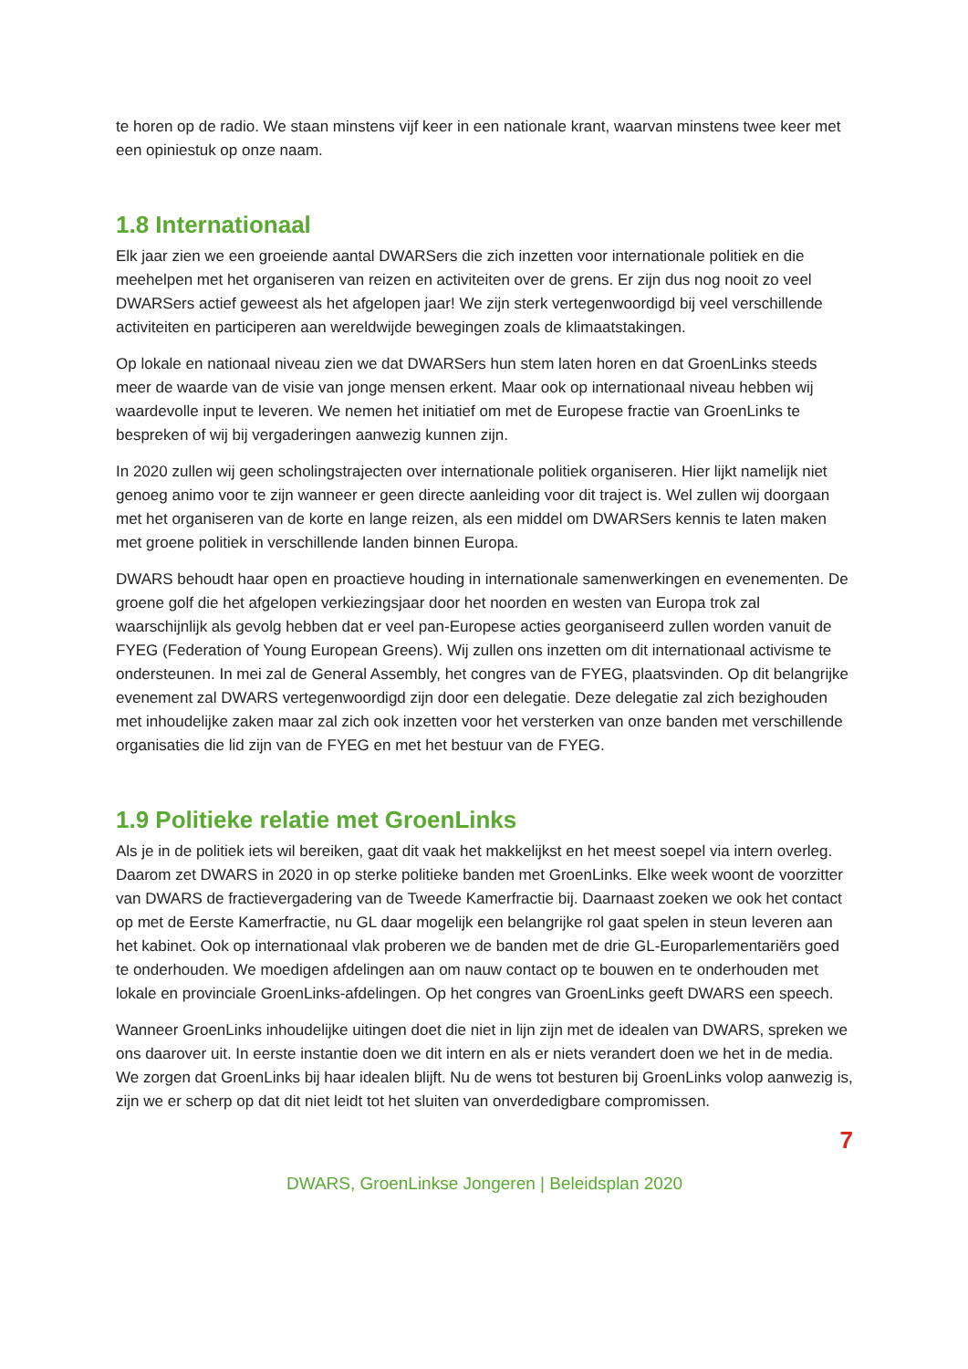te horen op de radio. We staan minstens vijf keer in een nationale krant, waarvan minstens twee keer met een opiniestuk op onze naam.
1.8 Internationaal
Elk jaar zien we een groeiende aantal DWARSers die zich inzetten voor internationale politiek en die meehelpen met het organiseren van reizen en activiteiten over de grens. Er zijn dus nog nooit zo veel DWARSers actief geweest als het afgelopen jaar! We zijn sterk vertegenwoordigd bij veel verschillende activiteiten en participeren aan wereldwijde bewegingen zoals de klimaatstakingen.
Op lokale en nationaal niveau zien we dat DWARSers hun stem laten horen en dat GroenLinks steeds meer de waarde van de visie van jonge mensen erkent. Maar ook op internationaal niveau hebben wij waardevolle input te leveren. We nemen het initiatief om met de Europese fractie van GroenLinks te bespreken of wij bij vergaderingen aanwezig kunnen zijn.
In 2020 zullen wij geen scholingstrajecten over internationale politiek organiseren. Hier lijkt namelijk niet genoeg animo voor te zijn wanneer er geen directe aanleiding voor dit traject is. Wel zullen wij doorgaan met het organiseren van de korte en lange reizen, als een middel om DWARSers kennis te laten maken met groene politiek in verschillende landen binnen Europa.
DWARS behoudt haar open en proactieve houding in internationale samenwerkingen en evenementen. De groene golf die het afgelopen verkiezingsjaar door het noorden en westen van Europa trok zal waarschijnlijk als gevolg hebben dat er veel pan-Europese acties georganiseerd zullen worden vanuit de FYEG (Federation of Young European Greens). Wij zullen ons inzetten om dit internationaal activisme te ondersteunen. In mei zal de General Assembly, het congres van de FYEG, plaatsvinden. Op dit belangrijke evenement zal DWARS vertegenwoordigd zijn door een delegatie. Deze delegatie zal zich bezighouden met inhoudelijke zaken maar zal zich ook inzetten voor het versterken van onze banden met verschillende organisaties die lid zijn van de FYEG en met het bestuur van de FYEG.
1.9 Politieke relatie met GroenLinks
Als je in de politiek iets wil bereiken, gaat dit vaak het makkelijkst en het meest soepel via intern overleg. Daarom zet DWARS in 2020 in op sterke politieke banden met GroenLinks. Elke week woont de voorzitter van DWARS de fractievergadering van de Tweede Kamerfractie bij. Daarnaast zoeken we ook het contact op met de Eerste Kamerfractie, nu GL daar mogelijk een belangrijke rol gaat spelen in steun leveren aan het kabinet. Ook op internationaal vlak proberen we de banden met de drie GL-Europarlementariërs goed te onderhouden. We moedigen afdelingen aan om nauw contact op te bouwen en te onderhouden met lokale en provinciale GroenLinks-afdelingen. Op het congres van GroenLinks geeft DWARS een speech.
Wanneer GroenLinks inhoudelijke uitingen doet die niet in lijn zijn met de idealen van DWARS, spreken we ons daarover uit. In eerste instantie doen we dit intern en als er niets verandert doen we het in de media. We zorgen dat GroenLinks bij haar idealen blijft. Nu de wens tot besturen bij GroenLinks volop aanwezig is, zijn we er scherp op dat dit niet leidt tot het sluiten van onverdedigbare compromissen.
7
DWARS, GroenLinkse Jongeren | Beleidsplan 2020